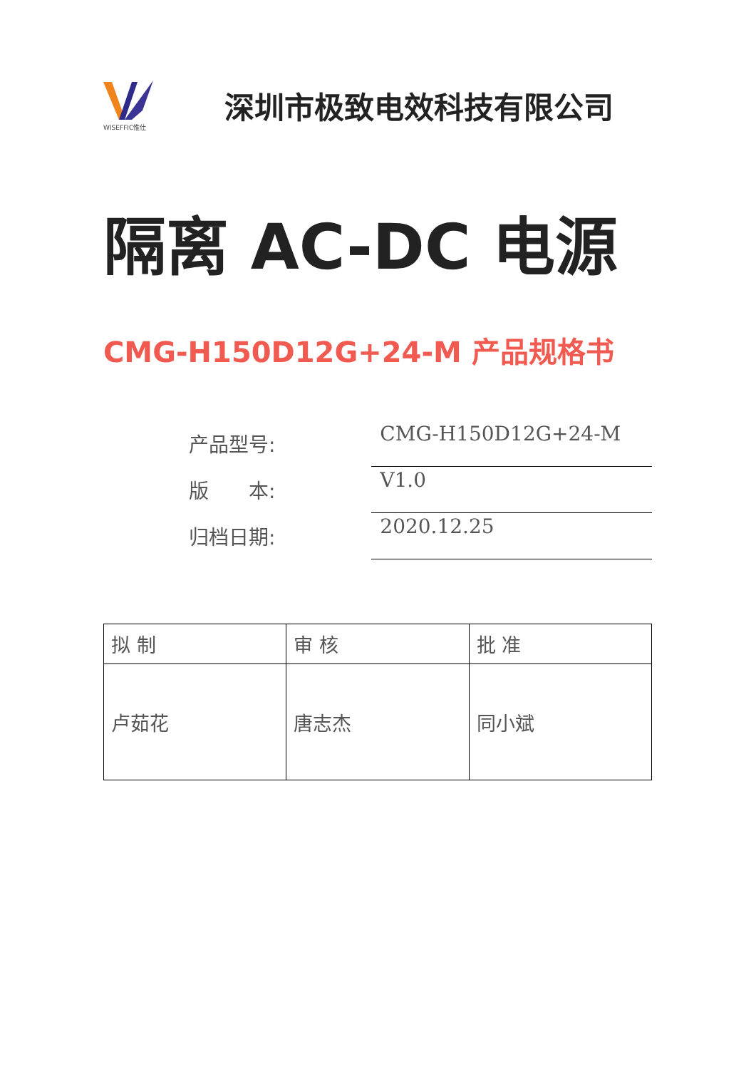WISEFFIC惟仕
深圳市极致电效科技有限公司
隔离 AC-DC 电源
CMG-H150D12G+24-M 产品规格书
| 产品型号: | CMG-H150D12G+24-M |
| 版 本: | V1.0 |
| 归档日期: | 2020.12.25 |
| 拟 制 | 审 核 | 批 准 |
| --- | --- | --- |
| 卢茹花 | 唐志杰 | 同小斌 |